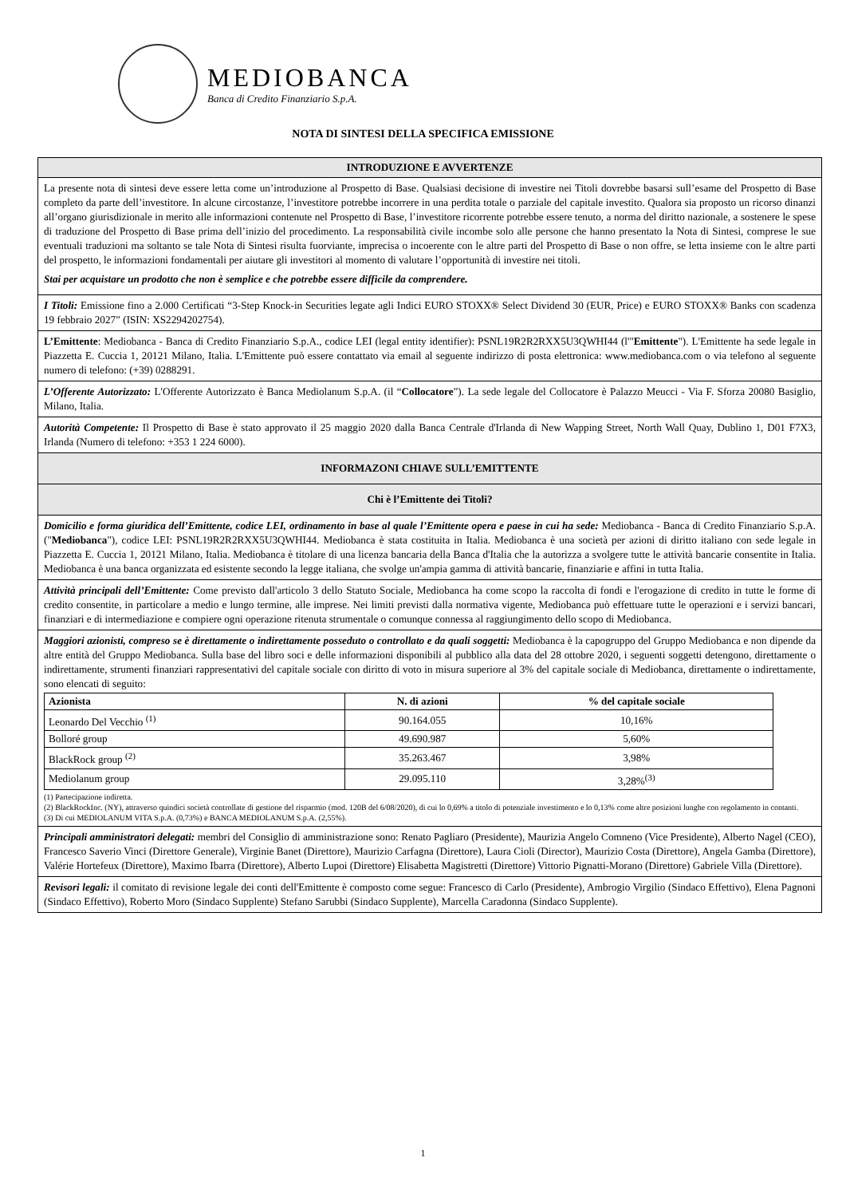MEDIOBANCA
Banca di Credito Finanziario S.p.A.
NOTA DI SINTESI DELLA SPECIFICA EMISSIONE
INTRODUZIONE E AVVERTENZE
La presente nota di sintesi deve essere letta come un’introduzione al Prospetto di Base. Qualsiasi decisione di investire nei Titoli dovrebbe basarsi sull’esame del Prospetto di Base completo da parte dell’investitore. In alcune circostanze, l’investitore potrebbe incorrere in una perdita totale o parziale del capitale investito. Qualora sia proposto un ricorso dinanzi all’organo giurisdizionale in merito alle informazioni contenute nel Prospetto di Base, l’investitore ricorrente potrebbe essere tenuto, a norma del diritto nazionale, a sostenere le spese di traduzione del Prospetto di Base prima dell’inizio del procedimento. La responsabilità civile incombe solo alle persone che hanno presentato la Nota di Sintesi, comprese le sue eventuali traduzioni ma soltanto se tale Nota di Sintesi risulta fuorviante, imprecisa o incoerente con le altre parti del Prospetto di Base o non offre, se letta insieme con le altre parti del prospetto, le informazioni fondamentali per aiutare gli investitori al momento di valutare l’opportunità di investire nei titoli.
Stai per acquistare un prodotto che non è semplice e che potrebbe essere difficile da comprendere.
I Titoli: Emissione fino a 2.000 Certificati “3-Step Knock-in Securities legate agli Indici EURO STOXX® Select Dividend 30 (EUR, Price) e EURO STOXX® Banks con scadenza 19 febbraio 2027” (ISIN: XS2294202754).
L’Emittente: Mediobanca - Banca di Credito Finanziario S.p.A., codice LEI (legal entity identifier): PSNL19R2R2RXX5U3QWHI44 (l'"Emittente"). L'Emittente ha sede legale in Piazzetta E. Cuccia 1, 20121 Milano, Italia. L'Emittente può essere contattato via email al seguente indirizzo di posta elettronica: www.mediobanca.com o via telefono al seguente numero di telefono: (+39) 0288291.
L’Offerente Autorizzato: L'Offerente Autorizzato è Banca Mediolanum S.p.A. (il “Collocatore”). La sede legale del Collocatore è Palazzo Meucci - Via F. Sforza 20080 Basiglio, Milano, Italia.
Autorità Competente: Il Prospetto di Base è stato approvato il 25 maggio 2020 dalla Banca Centrale d'Irlanda di New Wapping Street, North Wall Quay, Dublino 1, D01 F7X3, Irlanda (Numero di telefono: +353 1 224 6000).
INFORMAZONI CHIAVE SULL’EMITTENTE
Chi è l’Emittente dei Titoli?
Domicilio e forma giuridica dell’Emittente, codice LEI, ordinamento in base al quale l’Emittente opera e paese in cui ha sede: Mediobanca - Banca di Credito Finanziario S.p.A. ("Mediobanca"), codice LEI: PSNL19R2R2RXX5U3QWHI44. Mediobanca è stata costituita in Italia. Mediobanca è una società per azioni di diritto italiano con sede legale in Piazzetta E. Cuccia 1, 20121 Milano, Italia. Mediobanca è titolare di una licenza bancaria della Banca d'Italia che la autorizza a svolgere tutte le attività bancarie consentite in Italia. Mediobanca è una banca organizzata ed esistente secondo la legge italiana, che svolge un'ampia gamma di attività bancarie, finanziarie e affini in tutta Italia.
Attività principali dell’Emittente: Come previsto dall'articolo 3 dello Statuto Sociale, Mediobanca ha come scopo la raccolta di fondi e l'erogazione di credito in tutte le forme di credito consentite, in particolare a medio e lungo termine, alle imprese. Nei limiti previsti dalla normativa vigente, Mediobanca può effettuare tutte le operazioni e i servizi bancari, finanziari e di intermediazione e compiere ogni operazione ritenuta strumentale o comunque connessa al raggiungimento dello scopo di Mediobanca.
Maggiori azionisti, compreso se è direttamente o indirettamente posseduto o controllato e da quali soggetti: Mediobanca è la capogruppo del Gruppo Mediobanca e non dipende da altre entità del Gruppo Mediobanca. Sulla base del libro soci e delle informazioni disponibili al pubblico alla data del 28 ottobre 2020, i seguenti soggetti detengono, direttamente o indirettamente, strumenti finanziari rappresentativi del capitale sociale con diritto di voto in misura superiore al 3% del capitale sociale di Mediobanca, direttamente o indirettamente, sono elencati di seguito:
| Azionista | N. di azioni | % del capitale sociale |
| --- | --- | --- |
| Leonardo Del Vecchio <sup>(1)</sup> | 90.164.055 | 10,16% |
| Bolloré group | 49.690.987 | 5,60% |
| BlackRock group <sup>(2)</sup> | 35.263.467 | 3,98% |
| Mediolanum group | 29.095.110 | 3,28%<sup>(3)</sup> |
(1) Partecipazione indiretta.
(2) BlackRockInc. (NY), attraverso quindici società controllate di gestione del risparmio (mod. 120B del 6/08/2020), di cui lo 0,69% a titolo di potenziale investimento e lo 0,13% come altre posizioni lunghe con regolamento in contanti.
(3) Di cui MEDIOLANUM VITA S.p.A. (0,73%) e BANCA MEDIOLANUM S.p.A. (2,55%).
Principali amministratori delegati: membri del Consiglio di amministrazione sono: Renato Pagliaro (Presidente), Maurizia Angelo Comneno (Vice Presidente), Alberto Nagel (CEO), Francesco Saverio Vinci (Direttore Generale), Virginie Banet (Direttore), Maurizio Carfagna (Direttore), Laura Cioli (Director), Maurizio Costa (Direttore), Angela Gamba (Direttore), Valérie Hortefeux (Direttore), Maximo Ibarra (Direttore), Alberto Lupoi (Direttore) Elisabetta Magistretti (Direttore) Vittorio Pignatti-Morano (Direttore) Gabriele Villa (Direttore).
Revisori legali: il comitato di revisione legale dei conti dell'Emittente è composto come segue: Francesco di Carlo (Presidente), Ambrogio Virgilio (Sindaco Effettivo), Elena Pagnoni (Sindaco Effettivo), Roberto Moro (Sindaco Supplente) Stefano Sarubbi (Sindaco Supplente), Marcella Caradonna (Sindaco Supplente).
1